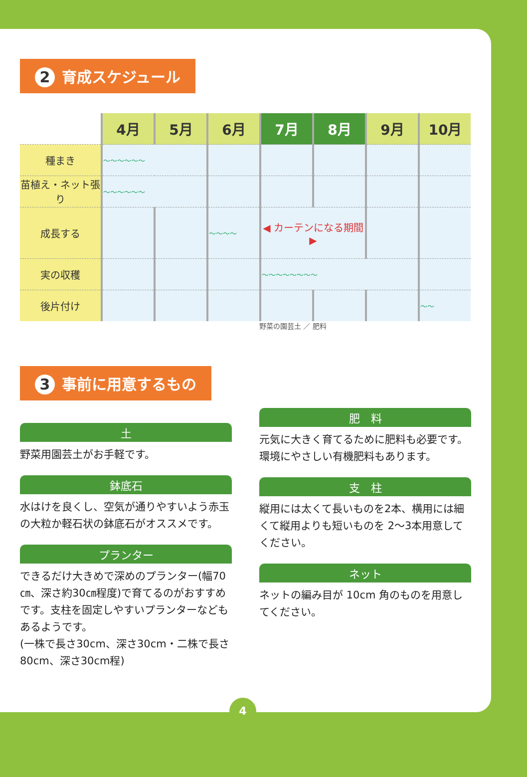2 育成スケジュール
| | 4月 | 5月 | 6月 | 7月 | 8月 | 9月 | 10月 |
| --- | --- | --- | --- | --- | --- | --- | --- |
| 種まき | ～～～～～～ | | | | | | |
| 苗植え・ネット張り | ～～～～～～ | | | | | | |
| 成長する | | | ～～～～ | ◀ カーテンになる期間 ▶ | | | |
| 実の収穫 | | | | ～～～～～～～～ | | | |
| 後片付け | | | | | | | ～～ |
3 事前に用意するもの
土
野菜用園芸土がお手軽です。
鉢底石
水はけを良くし、空気が通りやすいよう赤玉の大粒か軽石状の鉢底石がオススメです。
プランター
できるだけ大きめで深めのプランター(幅70㎝、深さ約30㎝程度)で育てるのがおすすめです。支柱を固定しやすいプランターなどもあるようです。
(一株で長さ30cm、深さ30cm・二株で長さ80cm、深さ30cm程)
野菜の園芸土 ／ 肥料
肥　料
元気に大きく育てるために肥料も必要です。環境にやさしい有機肥料もあります。
支　柱
縦用には太くて長いものを2本、横用には細くて縦用よりも短いものを 2～3本用意してください。
ネット
ネットの編み目が 10cm 角のものを用意してください。
4